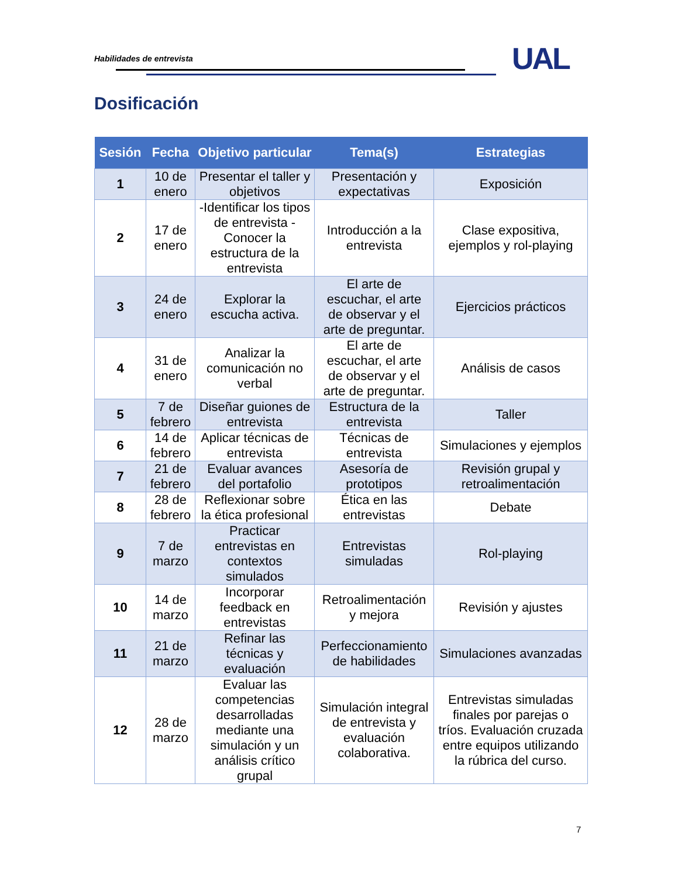Habilidades de entrevista UAL
Dosificación
| Sesión | Fecha | Objetivo particular | Tema(s) | Estrategias |
| --- | --- | --- | --- | --- |
| 1 | 10 de enero | Presentar el taller y objetivos | Presentación y expectativas | Exposición |
| 2 | 17 de enero | -Identificar los tipos de entrevista -Conocer la estructura de la entrevista | Introducción a la entrevista | Clase expositiva, ejemplos y rol-playing |
| 3 | 24 de enero | Explorar la escucha activa. | El arte de escuchar, el arte de observar y el arte de preguntar. | Ejercicios prácticos |
| 4 | 31 de enero | Analizar la comunicación no verbal | El arte de escuchar, el arte de observar y el arte de preguntar. | Análisis de casos |
| 5 | 7 de febrero | Diseñar guiones de entrevista | Estructura de la entrevista | Taller |
| 6 | 14 de febrero | Aplicar técnicas de entrevista | Técnicas de entrevista | Simulaciones y ejemplos |
| 7 | 21 de febrero | Evaluar avances del portafolio | Asesoría de prototipos | Revisión grupal y retroalimentación |
| 8 | 28 de febrero | Reflexionar sobre la ética profesional | Ética en las entrevistas | Debate |
| 9 | 7 de marzo | Practicar entrevistas en contextos simulados | Entrevistas simuladas | Rol-playing |
| 10 | 14 de marzo | Incorporar feedback en entrevistas | Retroalimentación y mejora | Revisión y ajustes |
| 11 | 21 de marzo | Refinar las técnicas y evaluación | Perfeccionamiento de habilidades | Simulaciones avanzadas |
| 12 | 28 de marzo | Evaluar las competencias desarrolladas mediante una simulación y un análisis crítico grupal | Simulación integral de entrevista y evaluación colaborativa. | Entrevistas simuladas finales por parejas o tríos. Evaluación cruzada entre equipos utilizando la rúbrica del curso. |
7